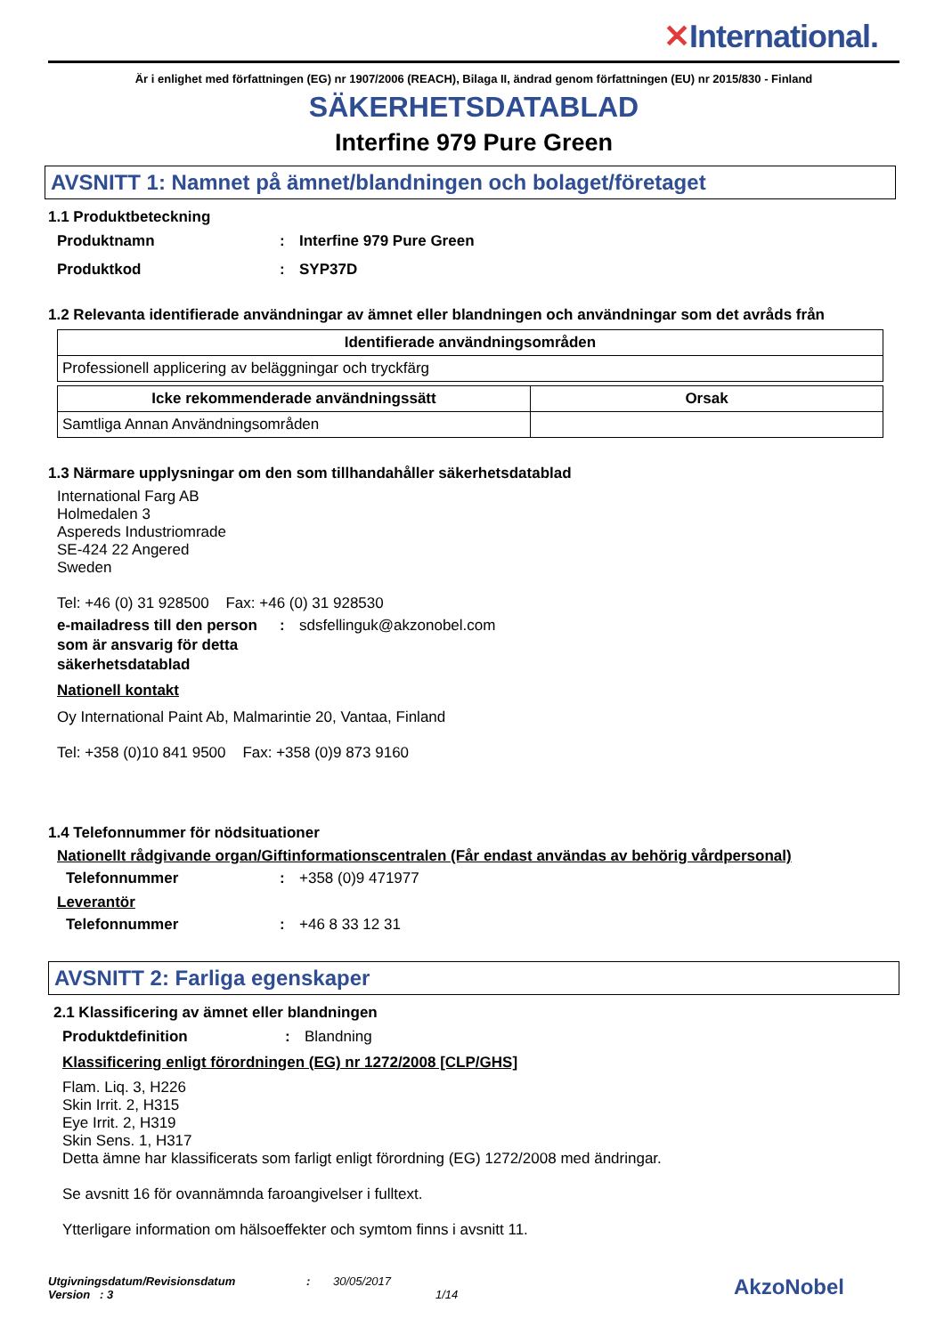✕International.
Är i enlighet med författningen (EG) nr 1907/2006 (REACH), Bilaga II, ändrad genom författningen (EU) nr 2015/830 - Finland
SÄKERHETSDATABLAD
Interfine 979 Pure Green
AVSNITT 1: Namnet på ämnet/blandningen och bolaget/företaget
1.1 Produktbeteckning
Produktnamn : Interfine 979 Pure Green
Produktkod : SYP37D
1.2 Relevanta identifierade användningar av ämnet eller blandningen och användningar som det avråds från
| Identifierade användningsområden |
| --- |
| Professionell applicering av beläggningar och tryckfärg |
| Icke rekommenderade användningssätt | Orsak |
| --- | --- |
| Samtliga Annan Användningsområden | |
1.3 Närmare upplysningar om den som tillhandahåller säkerhetsdatablad
International Farg AB
Holmedalen 3
Aspereds Industriomrade
SE-424 22 Angered
Sweden
Tel: +46 (0) 31 928500 Fax: +46 (0) 31 928530
e-mailadress till den person som är ansvarig för detta säkerhetsdatablad
:
sdsfellinguk@akzonobel.com
Nationell kontakt
Oy International Paint Ab, Malmarintie 20, Vantaa, Finland
Tel: +358 (0)10 841 9500 Fax: +358 (0)9 873 9160
1.4 Telefonnummer för nödsituationer
Nationellt rådgivande organ/Giftinformationscentralen (Får endast användas av behörig vårdpersonal)
Telefonnummer :
+358 (0)9 471977
Leverantör
Telefonnummer :
+46 8 33 12 31
AVSNITT 2: Farliga egenskaper
2.1 Klassificering av ämnet eller blandningen
Produktdefinition :
Blandning
Klassificering enligt förordningen (EG) nr 1272/2008 [CLP/GHS]
Flam. Liq. 3, H226
Skin Irrit. 2, H315
Eye Irrit. 2, H319
Skin Sens. 1, H317
Detta ämne har klassificerats som farligt enligt förordning (EG) 1272/2008 med ändringar.
Se avsnitt 16 för ovannämnda faroangivelser i fulltext.
Ytterligare information om hälsoeffekter och symtom finns i avsnitt 11.
Utgivningsdatum/Revisionsdatum
Version : 3
: 30/05/2017
1/14
AkzoNobel